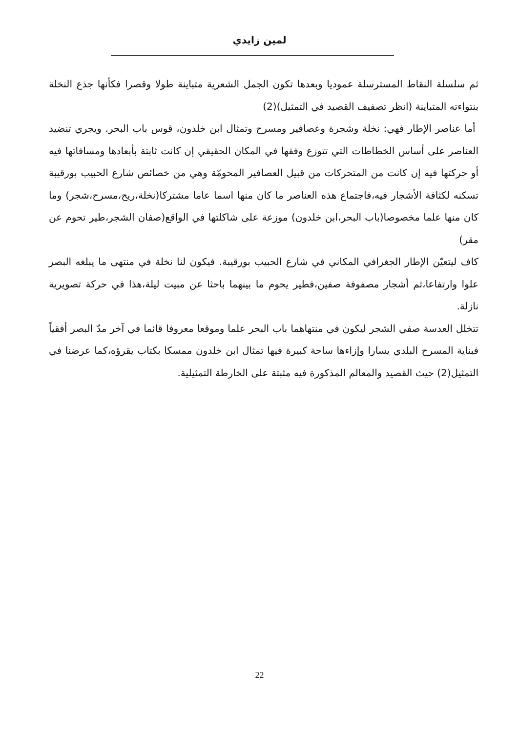لمين زايدي
ثم سلسلة النقاط المسترسلة عموديا وبعدها تكون الجمل الشعرية متباينة طولا وقصرا فكأنها جذع النخلة بنتواءته المتباينة (انظر تصفيف القصيد في التمثيل)(2)
أما عناصر الإطار فهي: نخلة وشجرة وعصافير ومسرح وتمثال ابن خلدون، قوس باب البحر. ويجري تنضيد العناصر على أساس الخطاطات التي تتوزع وفقها في المكان الحقيقي إن كانت ثابتة بأبعادها ومسافاتها فيه أو حركتها فيه إن كانت من المتحركات من قبيل العصافير المحومّة وهي من خصائص شارع الحبيب بورقيبة تسكنه لكثافة الأشجار فيه،فاجتماع هذه العناصر ما كان منها اسما عاما مشتركا(نخلة،ريح،مسرح،شجر) وما كان منها علما مخصوصا(باب البحر،ابن خلدون) موزعة على شاكلتها في الواقع(صفان الشجر،طير تحوم عن مقر)
كاف ليتعيّن الإطار الجغرافي المكاني في شارع الحبيب بورقيبة. فيكون لنا نخلة في منتهى ما يبلغه البصر علوا وارتفاعا،ثم أشجار مصفوفة صفين،فطير يحوم ما بينهما باحثا عن مبيت ليلة،هذا في حركة تصويرية نازلة.
تتخلل العدسة صفي الشجر ليكون في منتهاهما باب البحر علما وموقعا معروفا قائما في آخر مدّ البصر أفقياً فبناية المسرح البلدي يسارا وإزاءها ساحة كبيرة فيها تمثال ابن خلدون ممسكا بكتاب يقرؤه،كما عرضنا في التمثيل(2) حيث القصيد والمعالم المذكورة فيه مثبتة على الخارطة التمثيلية.
22